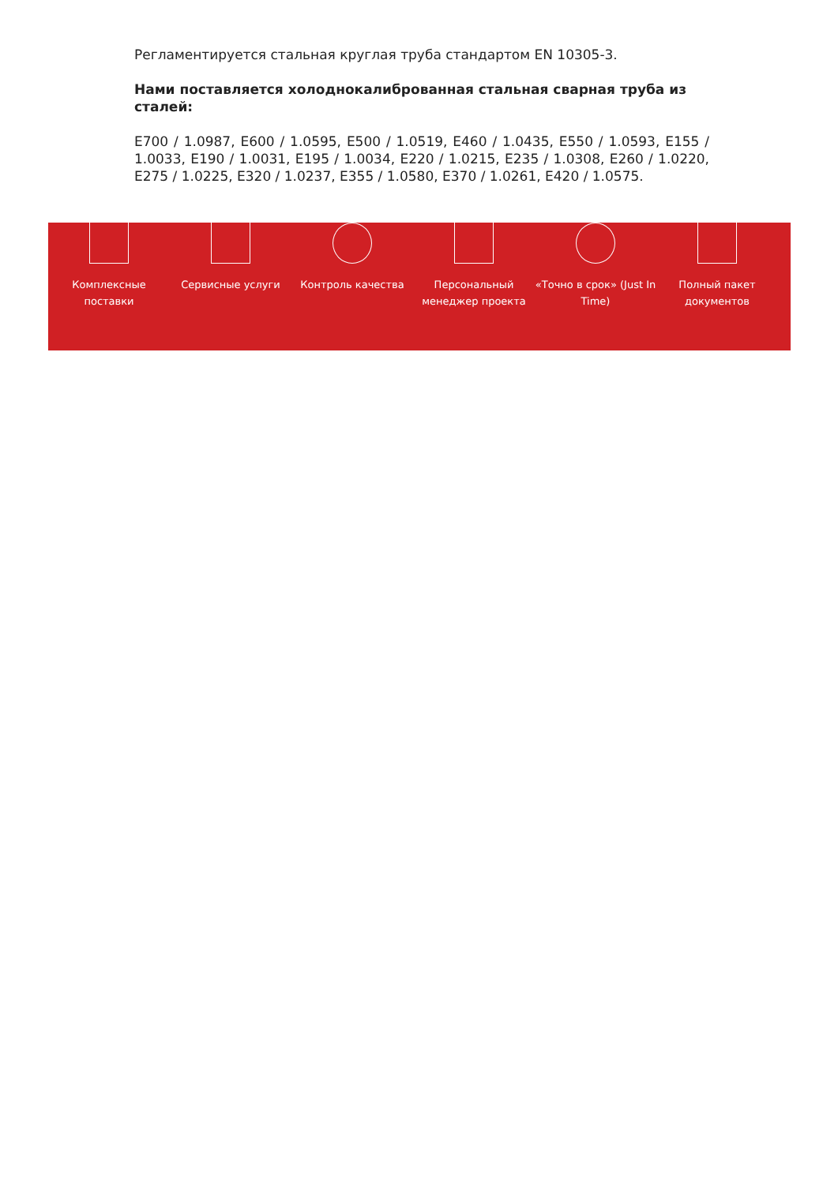Регламентируется стальная круглая труба стандартом EN 10305-3.
Нами поставляется холоднокалиброванная стальная сварная труба из сталей:
E700 / 1.0987, E600 / 1.0595, E500 / 1.0519, E460 / 1.0435, E550 / 1.0593, E155 / 1.0033, E190 / 1.0031, E195 / 1.0034, E220 / 1.0215, E235 / 1.0308, E260 / 1.0220, E275 / 1.0225, E320 / 1.0237, E355 / 1.0580, E370 / 1.0261, E420 / 1.0575.
Комплексные поставки
Сервисные услуги Контроль качества Персональный менеджер проекта
«Точно в срок» (Just In Time)
Полный пакет документов